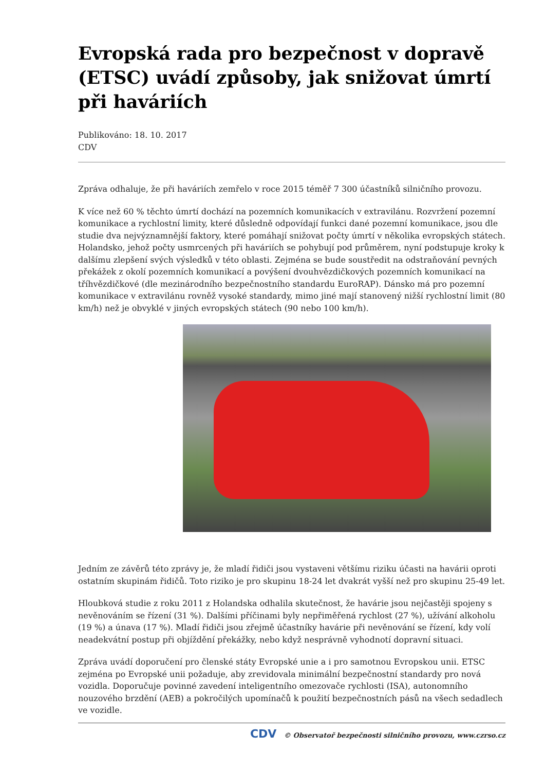Evropská rada pro bezpečnost v dopravě (ETSC) uvádí způsoby, jak snižovat úmrtí při haváriích
Publikováno: 18. 10. 2017
CDV
Zpráva odhaluje, že při haváriích zemřelo v roce 2015 téměř 7 300 účastníků silničního provozu.
K více než 60 % těchto úmrtí dochází na pozemních komunikacích v extravilánu. Rozvržení pozemní komunikace a rychlostní limity, které důsledně odpovídají funkci dané pozemní komunikace, jsou dle studie dva nejvýznamnější faktory, které pomáhají snižovat počty úmrtí v několika evropských státech. Holandsko, jehož počty usmrcených při haváriích se pohybují pod průměrem, nyní podstupuje kroky k dalšímu zlepšení svých výsledků v této oblasti. Zejména se bude soustředit na odstraňování pevných překážek z okolí pozemních komunikací a povýšení dvouhvězdičkových pozemních komunikací na tříhvězdičkové (dle mezinárodního bezpečnostního standardu EuroRAP). Dánsko má pro pozemní komunikace v extravilánu rovněž vysoké standardy, mimo jiné mají stanovený nižší rychlostní limit (80 km/h) než je obvyklé v jiných evropských státech (90 nebo 100 km/h).
Jedním ze závěrů této zprávy je, že mladí řidiči jsou vystaveni většímu riziku účasti na havárii oproti ostatním skupinám řidičů. Toto riziko je pro skupinu 18-24 let dvakrát vyšší než pro skupinu 25-49 let.
Hloubková studie z roku 2011 z Holandska odhalila skutečnost, že havárie jsou nejčastěji spojeny s nevěnováním se řízení (31 %). Dalšími příčinami byly nepřiměřená rychlost (27 %), užívání alkoholu (19 %) a únava (17 %). Mladí řidiči jsou zřejmě účastníky havárie při nevěnování se řízení, kdy volí neadekvátní postup při objíždění překážky, nebo když nesprávně vyhodnotí dopravní situaci.
Zpráva uvádí doporučení pro členské státy Evropské unie a i pro samotnou Evropskou unii. ETSC zejména po Evropské unii požaduje, aby zrevidovala minimální bezpečnostní standardy pro nová vozidla. Doporučuje povinné zavedení inteligentního omezovače rychlosti (ISA), autonomního nouzového brzdění (AEB) a pokročilých upomínačů k použití bezpečnostních pásů na všech sedadlech ve vozidle.
CDV © Observatoř bezpečnosti silničního provozu, www.czrso.cz